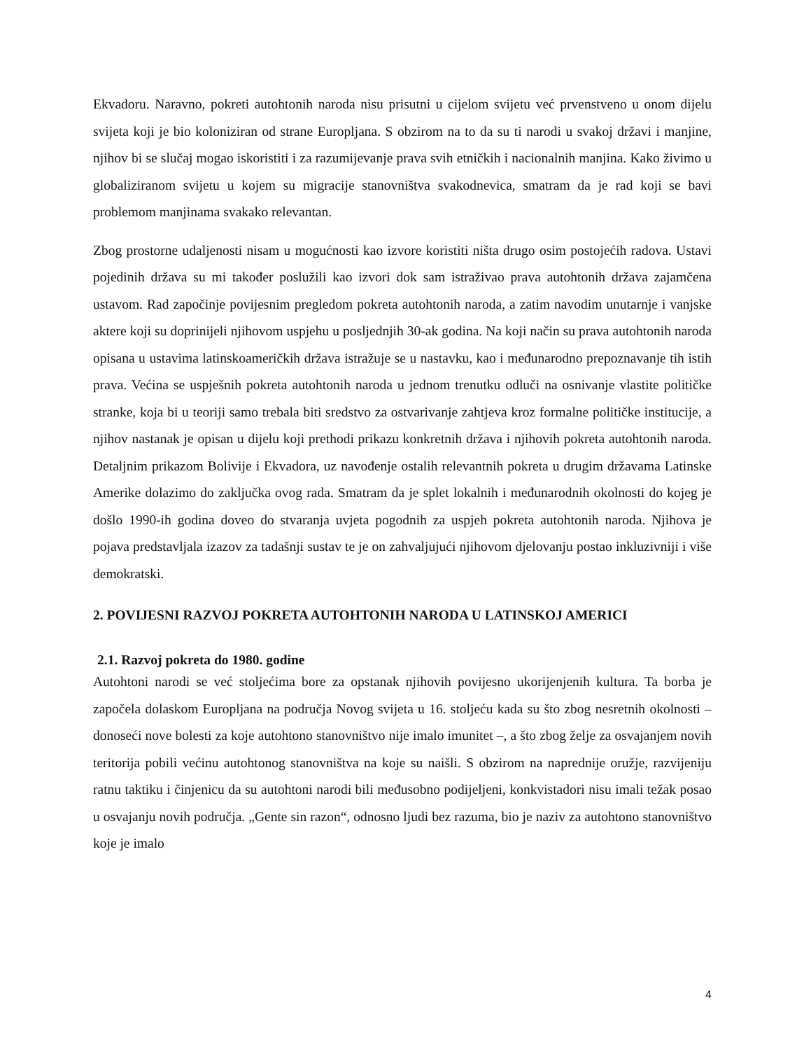Ekvadoru. Naravno, pokreti autohtonih naroda nisu prisutni u cijelom svijetu već prvenstveno u onom dijelu svijeta koji je bio koloniziran od strane Europljana. S obzirom na to da su ti narodi u svakoj državi i manjine, njihov bi se slučaj mogao iskoristiti i za razumijevanje prava svih etničkih i nacionalnih manjina. Kako živimo u globaliziranom svijetu u kojem su migracije stanovništva svakodnevica, smatram da je rad koji se bavi problemom manjinama svakako relevantan.
Zbog prostorne udaljenosti nisam u mogućnosti kao izvore koristiti ništa drugo osim postojećih radova. Ustavi pojedinih država su mi također poslužili kao izvori dok sam istraživao prava autohtonih država zajamčena ustavom. Rad započinje povijesnim pregledom pokreta autohtonih naroda, a zatim navodim unutarnje i vanjske aktere koji su doprinijeli njihovom uspjehu u posljednjih 30-ak godina. Na koji način su prava autohtonih naroda opisana u ustavima latinskoameričkih država istražuje se u nastavku, kao i međunarodno prepoznavanje tih istih prava. Većina se uspješnih pokreta autohtonih naroda u jednom trenutku odluči na osnivanje vlastite političke stranke, koja bi u teoriji samo trebala biti sredstvo za ostvarivanje zahtjeva kroz formalne političke institucije, a njihov nastanak je opisan u dijelu koji prethodi prikazu konkretnih država i njihovih pokreta autohtonih naroda. Detaljnim prikazom Bolivije i Ekvadora, uz navođenje ostalih relevantnih pokreta u drugim državama Latinske Amerike dolazimo do zaključka ovog rada. Smatram da je splet lokalnih i međunarodnih okolnosti do kojeg je došlo 1990-ih godina doveo do stvaranja uvjeta pogodnih za uspjeh pokreta autohtonih naroda. Njihova je pojava predstavljala izazov za tadašnji sustav te je on zahvaljujući njihovom djelovanju postao inkluzivniji i više demokratski.
2. POVIJESNI RAZVOJ POKRETA AUTOHTONIH NARODA U LATINSKOJ AMERICI
2.1. Razvoj pokreta do 1980. godine
Autohtoni narodi se već stoljećima bore za opstanak njihovih povijesno ukorijenjenih kultura. Ta borba je započela dolaskom Europljana na područja Novog svijeta u 16. stoljeću kada su što zbog nesretnih okolnosti – donoseći nove bolesti za koje autohtono stanovništvo nije imalo imunitet –, a što zbog želje za osvajanjem novih teritorija pobili većinu autohtonog stanovništva na koje su naišli. S obzirom na naprednije oružje, razvijeniju ratnu taktiku i činjenicu da su autohtoni narodi bili međusobno podijeljeni, konkvistadori nisu imali težak posao u osvajanju novih područja. „Gente sin razon“, odnosno ljudi bez razuma, bio je naziv za autohtono stanovništvo koje je imalo
4